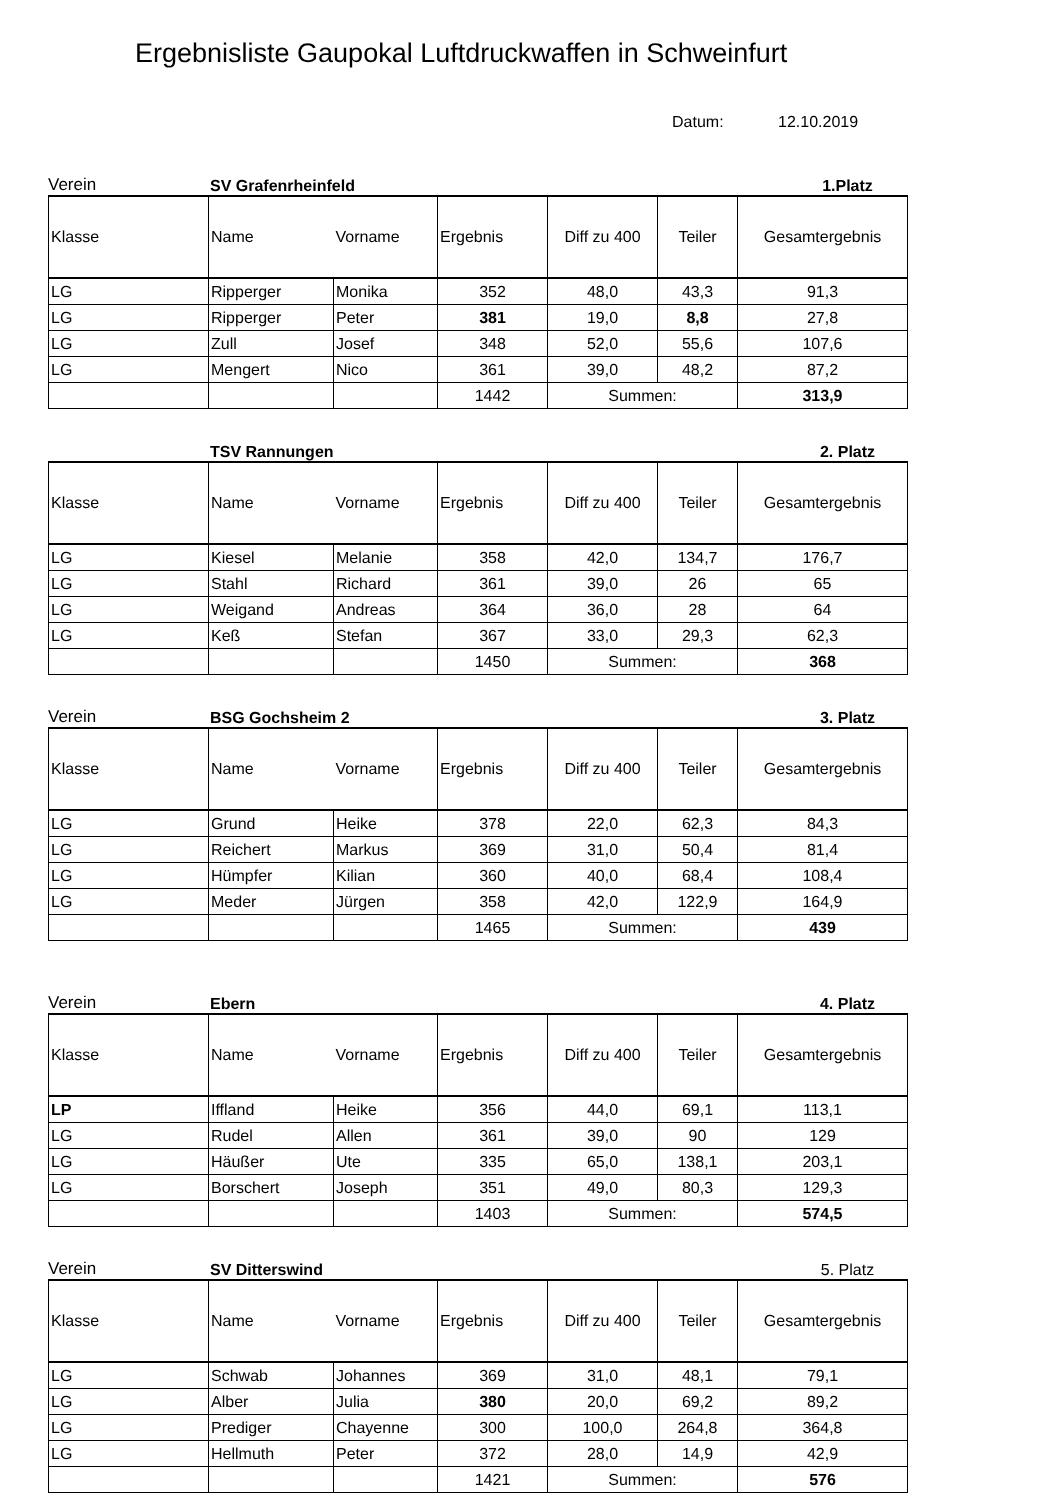Ergebnisliste Gaupokal Luftdruckwaffen in Schweinfurt
Datum: 12.10.2019
Verein SV Grafenrheinfeld 1.Platz
| Klasse | Name | Vorname | Ergebnis | Diff zu 400 | Teiler | Gesamtergebnis |
| --- | --- | --- | --- | --- | --- | --- |
| LG | Ripperger | Monika | 352 | 48,0 | 43,3 | 91,3 |
| LG | Ripperger | Peter | 381 | 19,0 | 8,8 | 27,8 |
| LG | Zull | Josef | 348 | 52,0 | 55,6 | 107,6 |
| LG | Mengert | Nico | 361 | 39,0 | 48,2 | 87,2 |
| | | | 1442 | Summen: | | 313,9 |
TSV Rannungen 2. Platz
| Klasse | Name | Vorname | Ergebnis | Diff zu 400 | Teiler | Gesamtergebnis |
| --- | --- | --- | --- | --- | --- | --- |
| LG | Kiesel | Melanie | 358 | 42,0 | 134,7 | 176,7 |
| LG | Stahl | Richard | 361 | 39,0 | 26 | 65 |
| LG | Weigand | Andreas | 364 | 36,0 | 28 | 64 |
| LG | Keß | Stefan | 367 | 33,0 | 29,3 | 62,3 |
| | | | 1450 | Summen: | | 368 |
Verein BSG Gochsheim 2 3. Platz
| Klasse | Name | Vorname | Ergebnis | Diff zu 400 | Teiler | Gesamtergebnis |
| --- | --- | --- | --- | --- | --- | --- |
| LG | Grund | Heike | 378 | 22,0 | 62,3 | 84,3 |
| LG | Reichert | Markus | 369 | 31,0 | 50,4 | 81,4 |
| LG | Hümpfer | Kilian | 360 | 40,0 | 68,4 | 108,4 |
| LG | Meder | Jürgen | 358 | 42,0 | 122,9 | 164,9 |
| | | | 1465 | Summen: | | 439 |
Verein Ebern 4. Platz
| Klasse | Name | Vorname | Ergebnis | Diff zu 400 | Teiler | Gesamtergebnis |
| --- | --- | --- | --- | --- | --- | --- |
| LP | Iffland | Heike | 356 | 44,0 | 69,1 | 113,1 |
| LG | Rudel | Allen | 361 | 39,0 | 90 | 129 |
| LG | Häußer | Ute | 335 | 65,0 | 138,1 | 203,1 |
| LG | Borschert | Joseph | 351 | 49,0 | 80,3 | 129,3 |
| | | | 1403 | Summen: | | 574,5 |
Verein SV Ditterswind 5. Platz
| Klasse | Name | Vorname | Ergebnis | Diff zu 400 | Teiler | Gesamtergebnis |
| --- | --- | --- | --- | --- | --- | --- |
| LG | Schwab | Johannes | 369 | 31,0 | 48,1 | 79,1 |
| LG | Alber | Julia | 380 | 20,0 | 69,2 | 89,2 |
| LG | Prediger | Chayenne | 300 | 100,0 | 264,8 | 364,8 |
| LG | Hellmuth | Peter | 372 | 28,0 | 14,9 | 42,9 |
| | | | 1421 | Summen: | | 576 |